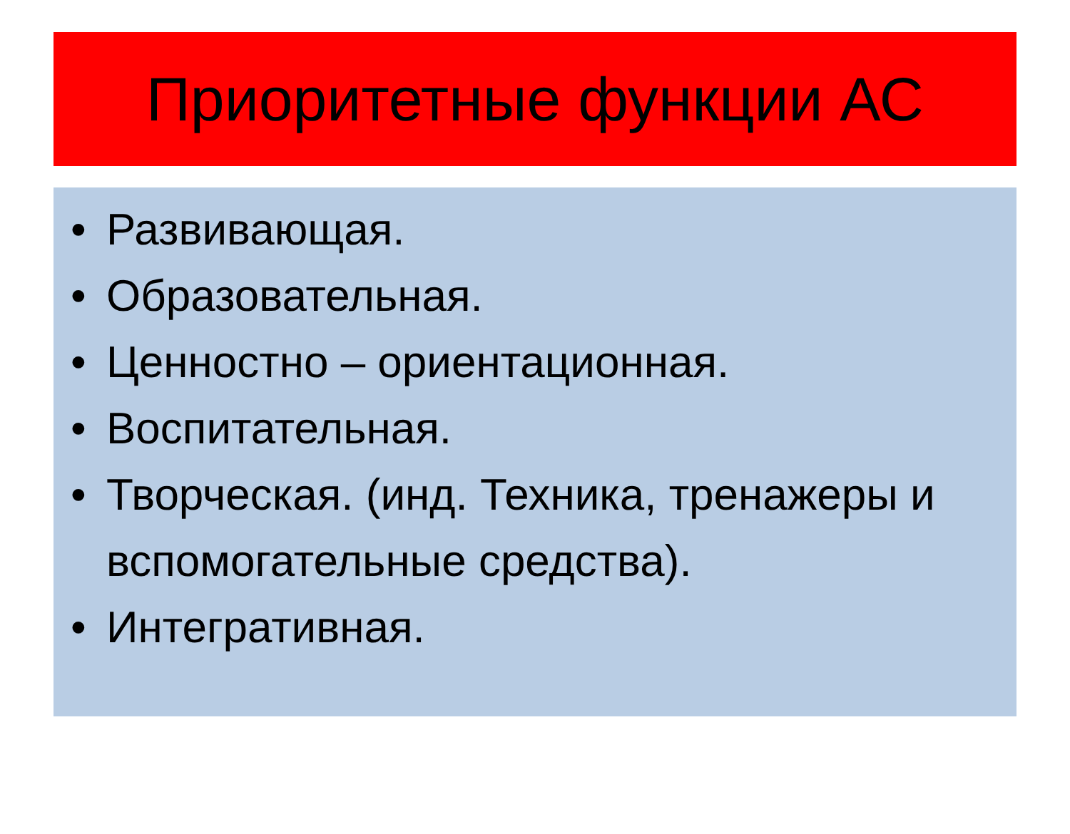Приоритетные функции АС
• Развивающая.
• Образовательная.
• Ценностно – ориентационная.
• Воспитательная.
• Творческая. (инд. Техника, тренажеры и вспомогательные средства).
• Интегративная.